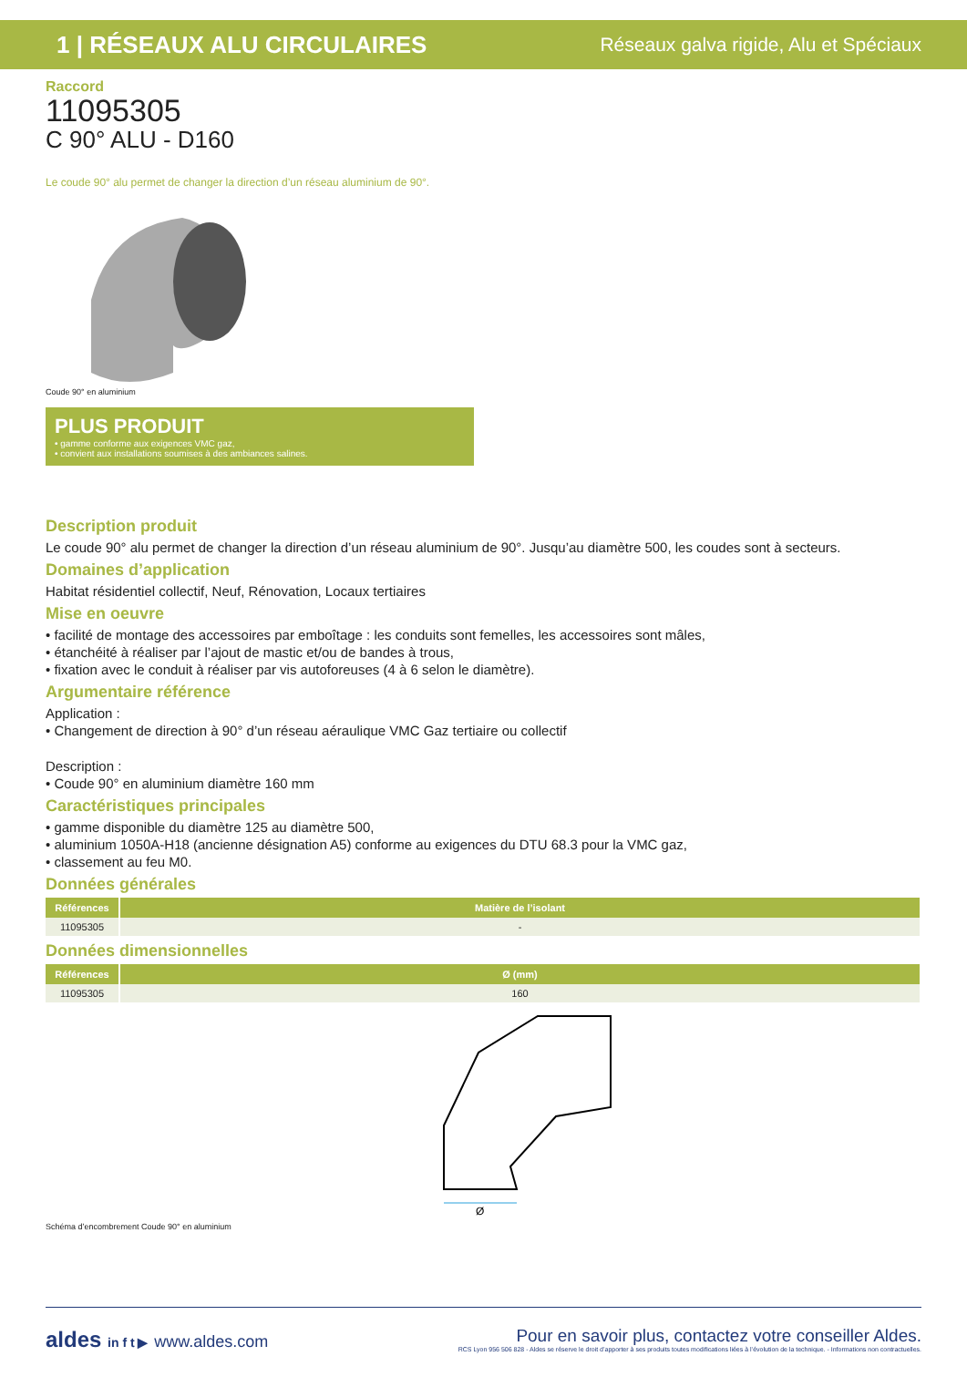1 | RÉSEAUX ALU CIRCULAIRES
Réseaux galva rigide, Alu et Spéciaux
Raccord
11095305
C 90° ALU - D160
Le coude 90° alu permet de changer la direction d’un réseau aluminium de 90°.
Coude 90° en aluminium
PLUS PRODUIT
• gamme conforme aux exigences VMC gaz,
• convient aux installations soumises à des ambiances salines.
Description produit
Le coude 90° alu permet de changer la direction d’un réseau aluminium de 90°. Jusqu’au diamètre 500, les coudes sont à secteurs.
Domaines d’application
Habitat résidentiel collectif, Neuf, Rénovation, Locaux tertiaires
Mise en oeuvre
• facilité de montage des accessoires par emboîtage : les conduits sont femelles, les accessoires sont mâles,
• étanchéité à réaliser par l’ajout de mastic et/ou de bandes à trous,
• fixation avec le conduit à réaliser par vis autoforeuses (4 à 6 selon le diamètre).
Argumentaire référence
Application :
• Changement de direction à 90° d’un réseau aéraulique VMC Gaz tertiaire ou collectif
Description :
• Coude 90° en aluminium diamètre 160 mm
Caractéristiques principales
• gamme disponible du diamètre 125 au diamètre 500,
• aluminium 1050A-H18 (ancienne désignation A5) conforme au exigences du DTU 68.3 pour la VMC gaz,
• classement au feu M0.
Données générales
| Références | Matière de l’isolant |
| --- | --- |
| 11095305 | - |
Données dimensionnelles
| Références | Ø (mm) |
| --- | --- |
| 11095305 | 160 |
Ø
Schéma d’encombrement Coude 90° en aluminium
aldes in f t ▶ www.aldes.com
Pour en savoir plus, contactez votre conseiller Aldes.
RCS Lyon 956 506 828 - Aldes se réserve le droit d’apporter à ses produits toutes modifications liées à l’évolution de la technique. - Informations non contractuelles.